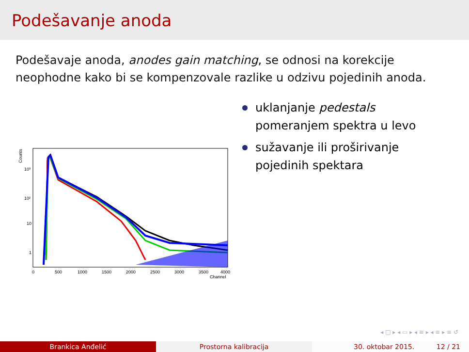Podešavanje anoda
Podešavaje anoda, anodes gain matching, se odnosi na korekcije neophodne kako bi se kompenzovale razlike u odzivu pojedinih anoda.
Counts
10³
10²
10
1
0
500
1000
1500
2000
2500
3000
3500
4000
Channel
uklanjanje pedestals
pomeranjem spektra u levo
sužavanje ili proširivanje
pojedinih spektara
◂ □ ▸ ◂ ▭ ▸ ◂ ≡ ▸ ◂ ≡ ▸ ≡ ↺
Brankica Anđelić Prostorna kalibracija 30. oktobar 2015. 12 / 21